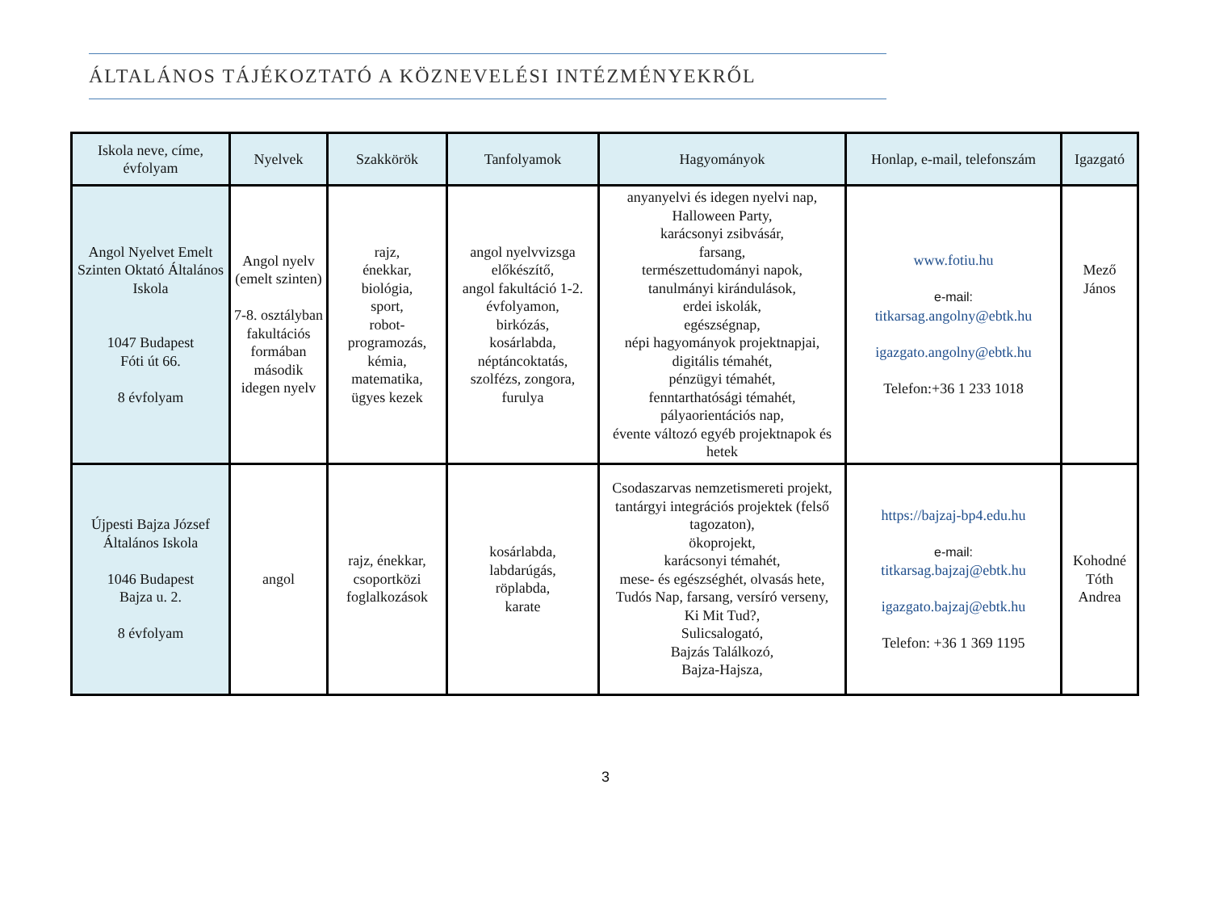ÁLTALÁNOS TÁJÉKOZTATÓ A KÖZNEVELÉSI INTÉZMÉNYEKRŐL
| Iskola neve, címe, évfolyam | Nyelvek | Szakkörök | Tanfolyamok | Hagyományok | Honlap, e-mail, telefonszám | Igazgató |
| --- | --- | --- | --- | --- | --- | --- |
| Angol Nyelvet Emelt Szinten Oktató Általános Iskola 1047 Budapest Fóti út 66. 8 évfolyam | Angol nyelv (emelt szinten) 7-8. osztályban fakultációs formában második idegen nyelv | rajz, énekkar, biológia, sport, robot-programozás, kémia, matematika, ügyes kezek | angol nyelvvizsga előkészítő, angol fakultáció 1-2. évfolyamon, birkózás, kosárlabda, néptáncoktatás, szolfézs, zongora, furulya | anyanyelvi és idegen nyelvi nap, Halloween Party, karácsonyi zsibvásár, farsang, természettudományi napok, tanulmányi kirándulások, erdei iskolák, egészségnap, népi hagyományok projektnapjai, digitális témahét, pénzügyi témahét, fenntarthatósági témahét, pályaorientációs nap, évente változó egyéb projektnapok és hetek | www.fotiu.hu e-mail: titkarsag.angolny@ebtk.hu igazgato.angolny@ebtk.hu Telefon:+36 1 233 1018 | Mező János |
| Újpesti Bajza József Általános Iskola 1046 Budapest Bajza u. 2. 8 évfolyam | angol | rajz, énekkar, csoportközi foglalkozások | kosárlabda, labdarúgás, röplabda, karate | Csodaszarvas nemzetismereti projekt, tantárgyi integrációs projektek (felső tagozaton), ökoprojekt, karácsonyi témahét, mese- és egészséghét, olvasás hete, Tudós Nap, farsang, versíró verseny, Ki Mit Tud?, Sulicsalogató, Bajzás Találkozó, Bajza-Hajsza, | https://bajzaj-bp4.edu.hu e-mail: titkarsag.bajzaj@ebtk.hu igazgato.bajzaj@ebtk.hu Telefon: +36 1 369 1195 | Kohodné Tóth Andrea |
3